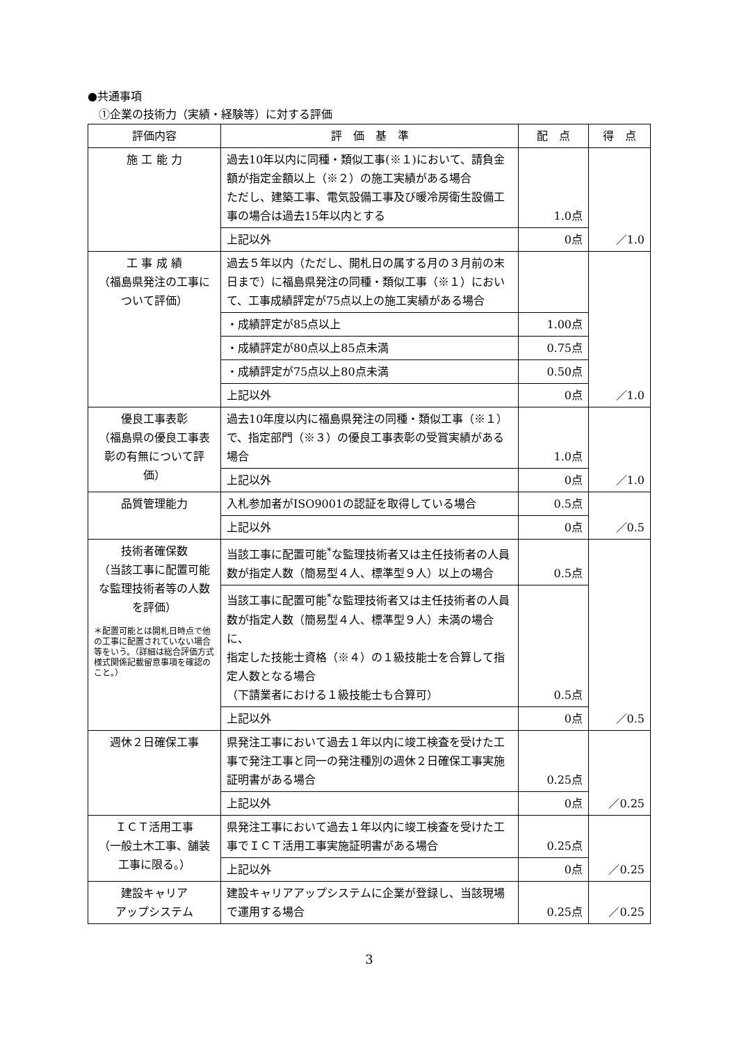●共通事項
　①企業の技術力（実績・経験等）に対する評価
| 評価内容 | 評 価 基 準 | 配 点 | 得 点 |
| --- | --- | --- | --- |
| 施 工 能 力 | 過去10年以内に同種・類似工事(※１)において、請負金額が指定金額以上（※２）の施工実績がある場合 ただし、建築工事、電気設備工事及び暖冷房衛生設備工事の場合は過去15年以内とする | 1.0点 | ／1.0 |
| | 上記以外 | 0点 | |
| 工 事 成 績 （福島県発注の工事について評価） | 過去５年以内（ただし、開札日の属する月の３月前の末日まで）に福島県発注の同種・類似工事（※１）において、工事成績評定が75点以上の施工実績がある場合 | | ／1.0 |
| | ・成績評定が85点以上 | 1.00点 | |
| | ・成績評定が80点以上85点未満 | 0.75点 | |
| | ・成績評定が75点以上80点未満 | 0.50点 | |
| | 上記以外 | 0点 | |
| 優良工事表彰 （福島県の優良工事表彰の有無について評価） | 過去10年度以内に福島県発注の同種・類似工事（※１）で、指定部門（※３）の優良工事表彰の受賞実績がある場合 | 1.0点 | ／1.0 |
| | 上記以外 | 0点 | |
| 品質管理能力 | 入札参加者がISO9001の認証を取得している場合 | 0.5点 | ／0.5 |
| | 上記以外 | 0点 | |
| 技術者確保数 （当該工事に配置可能な監理技術者等の人数を評価） ＊配置可能とは開札日時点で他の工事に配置されていない場合等をいう。（詳細は総合評価方式様式関係記載留意事項を確認のこと。） | 当該工事に配置可能<sup>*</sup>な監理技術者又は主任技術者の人員数が指定人数（簡易型４人、標準型９人）以上の場合 | 0.5点 | ／0.5 |
| | 当該工事に配置可能<sup>*</sup>な監理技術者又は主任技術者の人員数が指定人数（簡易型４人、標準型９人）未満の場合に、 指定した技能士資格（※４）の１級技能士を合算して指定人数となる場合 （下請業者における１級技能士も合算可） | 0.5点 | |
| | 上記以外 | 0点 | |
| 週休２日確保工事 | 県発注工事において過去１年以内に竣工検査を受けた工事で発注工事と同一の発注種別の週休２日確保工事実施証明書がある場合 | 0.25点 | ／0.25 |
| | 上記以外 | 0点 | |
| ＩＣＴ活用工事 （一般土木工事、舗装工事に限る。） | 県発注工事において過去１年以内に竣工検査を受けた工事でＩＣＴ活用工事実施証明書がある場合 | 0.25点 | ／0.25 |
| | 上記以外 | 0点 | |
| 建設キャリア アップシステム | 建設キャリアアップシステムに企業が登録し、当該現場で運用する場合 | 0.25点 | ／0.25 |
3